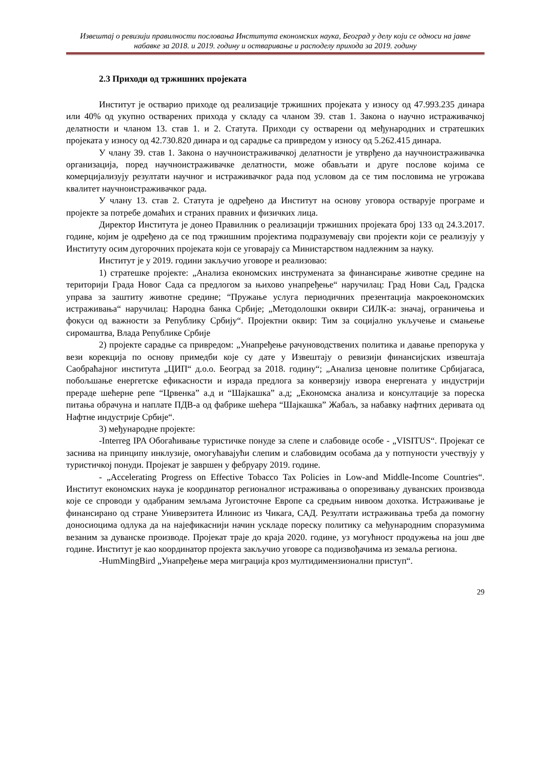Извештај о ревизији правилности пословања Института економских наука, Београд у делу који се односи на јавне набавке за 2018. и 2019. годину и остваривање и расподелу прихода за 2019. годину
2.3 Приходи од тржишних пројеката
Институт је остварио приходе од реализације тржишних пројеката у износу од 47.993.235 динара или 40% од укупно остварених прихода у складу са чланом 39. став 1. Закона о научно истраживачкој делатности и чланом 13. став 1. и 2. Статута. Приходи су остварени од међународних и стратешких пројеката у износу од 42.730.820 динара и од сарадње са привредом у износу од 5.262.415 динара.
У члану 39. став 1. Закона о научноистраживачкој делатности је утврђено да научноистраживачка организација, поред научноистраживачке делатности, може обављати и друге послове којима се комерцијализују резултати научног и истраживачког рада под условом да се тим пословима не угрожава квалитет научноистраживачког рада.
У члану 13. став 2. Статута је одређено да Институт на основу уговора остварује програме и пројекте за потребе домаћих и страних правних и физичких лица.
Директор Института је донео Правилник о реализацији тржишних пројеката број 133 од 24.3.2017. године, којим је одређено да се под тржишним пројектима подразумевају сви пројекти који се реализују у Институту осим дугорочних пројеката који се уговарају са Министарством надлежним за науку.
Институт је у 2019. години закључио уговоре и реализовао:
1) стратешке пројекте: „Анализа економских инструмената за финансирање животне средине на територији Града Новог Сада са предлогом за њихово унапређење“ наручилац: Град Нови Сад, Градска управа за заштиту животне средине; “Пружање услуга периодичних презентација макроекономских истраживања“ наручилац: Народна банка Србије; „Методолошки оквири СИЛК-а: значај, ограничења и фокуси од важности за Републику Србију“. Пројектни оквир: Тим за социјално укључење и смањење сиромаштва, Влада Републике Србије
2) пројекте сарадње са привредом: „Унапређење рачуноводствених политика и давање препорука у вези корекција по основу примедби које су дате у Извештају о ревизији финансијских извештаја Саобраћајног института „ЦИП“ д.о.о. Београд за 2018. годину“; „Анализа ценовне политике Србијагаса, побољшање енергетске ефикасности и израда предлога за конверзију извора енергената у индустрији прераде шећерне репе “Црвенка” а.д и “Шајкашка” а.д; „Економска анализа и консултације за пореска питања обрачуна и наплате ПДВ-а од фабрике шећера “Шајкашка” Жабаљ, за набавку нафтних деривата од Нафтне индустрије Србије“.
3) међународне пројекте:
-Interreg IPA Обогаћивање туристичке понуде за слепе и слабовиде особе - „VISITUS“. Пројекат се заснива на принципу инклузије, омогућавајући слепим и слабовидим особама да у потпуности учествују у туристичкој понуди. Пројекат је завршен у фебруару 2019. године.
- „Accelerating Progress on Effective Tobacco Tax Policies in Low-and Middle-Income Countries“. Институт економских наука је координатор регионалног истраживања о опорезивању дуванских производа које се спроводи у одабраним земљама Југоисточне Европе са средњим нивоом дохотка. Истраживање је финансирано од стране Универзитета Илиноис из Чикага, САД. Резултати истраживања треба да помогну доносиоцима одлука да на најефикаснији начин ускладе пореску политику са међународним споразумима везаним за дуванске производе. Пројекат траје до краја 2020. године, уз могућност продужења на још две године. Институт је као координатор пројекта закључио уговоре са подизвођачима из земаља региона.
-HumMingBird „Унапређење мера миграција кроз мултидимензионални приступ“.
29